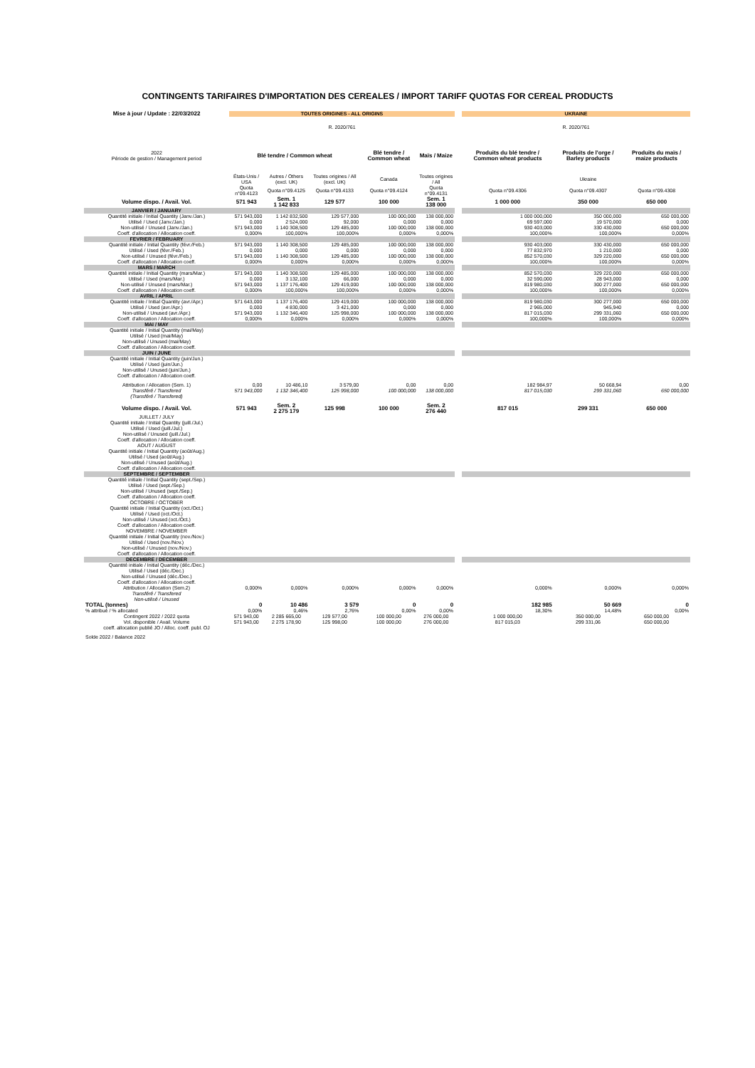CONTINGENTS TARIFAIRES D'IMPORTATION DES CEREALES / IMPORT TARIFF QUOTAS FOR CEREAL PRODUCTS
| Mise à jour / Update : 22/03/2022 | TOUTES ORIGINES - ALL ORIGINS | | | | | | UKRAINE | | |
| | R. 2020/761 | | | | | | R. 2020/761 | | |
| 2022 Période de gestion / Management period | Blé tendre / Common wheat | | | Blé tendre / Common wheat | Maïs / Maize | | Produits du blé tendre / Common wheat products | Produits de l'orge / Barley products | Produits du maïs / maize products |
| | États-Unis / USA | Autres / Others (excl. UK) | Toutes origines / All (excl. UK) | Canada | Toutes origines / All | | | Ukraine | |
| | Quota n°09.4123 | Quota n°09.4125 | Quota n°09.4133 | Quota n°09.4124 | Quota n°09.4131 | | Quota n°09.4306 | Quota n°09.4307 | Quota n°09.4308 |
| Volume dispo. / Avail. Vol. | 571 943 | Sem. 1 1 142 833 | 129 577 | 100 000 | Sem. 1 138 000 | | 1 000 000 | 350 000 | 650 000 |
| JANVIER / JANUARY | | | | | | | | | |
| Quantité initiale / Initial Quantity (Janv./Jan.) | 571 943,000 | 1 142 832,500 | 129 577,000 | 100 000,000 | 138 000,000 | | 1 000 000,000 | 350 000,000 | 650 000,000 |
| Utilisé / Used (Janv./Jan.) | 0,000 | 2 524,000 | 92,000 | 0,000 | 0,000 | | 69 597,000 | 19 570,000 | 0,000 |
| Non-utilisé / Unused (Janv./Jan.) | 571 943,000 | 1 140 308,500 | 129 485,000 | 100 000,000 | 138 000,000 | | 930 403,000 | 330 430,000 | 650 000,000 |
| Coeff. d'allocation / Allocation coeff. | 0,000% | 100,000% | 100,000% | 0,000% | 0,000% | | 100,000% | 100,000% | 0,000% |
| FEVRIER / FEBRUARY | | | | | | | | | |
| Quantité initiale / Initial Quantity (févr./Feb.) | 571 943,000 | 1 140 308,500 | 129 485,000 | 100 000,000 | 138 000,000 | | 930 403,000 | 330 430,000 | 650 000,000 |
| Utilisé / Used (févr./Feb.) | 0,000 | 0,000 | 0,000 | 0,000 | 0,000 | | 77 832,970 | 1 210,000 | 0,000 |
| Non-utilisé / Unused (févr./Feb.) | 571 943,000 | 1 140 308,500 | 129 485,000 | 100 000,000 | 138 000,000 | | 852 570,030 | 329 220,000 | 650 000,000 |
| Coeff. d'allocation / Allocation coeff. | 0,000% | 0,000% | 0,000% | 0,000% | 0,000% | | 100,000% | 100,000% | 0,000% |
| MARS / MARCH | | | | | | | | | |
| Quantité initiale / Initial Quantity (mars/Mar.) | 571 943,000 | 1 140 308,500 | 129 485,000 | 100 000,000 | 138 000,000 | | 852 570,030 | 329 220,000 | 650 000,000 |
| Utilisé / Used (mars/Mar.) | 0,000 | 3 132,100 | 66,000 | 0,000 | 0,000 | | 32 590,000 | 28 943,000 | 0,000 |
| Non-utilisé / Unused (mars/Mar.) | 571 943,000 | 1 137 176,400 | 129 419,000 | 100 000,000 | 138 000,000 | | 819 980,030 | 300 277,000 | 650 000,000 |
| Coeff. d'allocation / Allocation coeff. | 0,000% | 100,000% | 100,000% | 0,000% | 0,000% | | 100,000% | 100,000% | 0,000% |
| AVRIL / APRIL | | | | | | | | | |
| Quantité initiale / Initial Quantity (avr./Apr.) | 571 643,000 | 1 137 176,400 | 129 419,000 | 100 000,000 | 138 000,000 | | 819 980,030 | 300 277,000 | 650 000,000 |
| Utilisé / Used (avr./Apr.) | 0,000 | 4 830,000 | 3 421,000 | 0,000 | 0,000 | | 2 965,000 | 945,940 | 0,000 |
| Non-utilisé / Unused (avr./Apr.) | 571 943,000 | 1 132 346,400 | 125 998,000 | 100 000,000 | 138 000,000 | | 817 015,030 | 299 331,060 | 650 000,000 |
| Coeff. d'allocation / Allocation coeff. | 0,000% | 0,000% | 0,000% | 0,000% | 0,000% | | 100,000% | 100,000% | 0,000% |
| MAI / MAY | | | | | | | | | |
| Quantité initiale / Initial Quantity (mai/May) | | | | | | | | | |
| Utilisé / Used (mai/May) | | | | | | | | | |
| Non-utilisé / Unused (mai/May) | | | | | | | | | |
| Coeff. d'allocation / Allocation coeff. | | | | | | | | | |
| JUIN / JUNE | | | | | | | | | |
| Quantité initiale / Initial Quantity (juin/Jun.) | | | | | | | | | |
| Utilisé / Used (juin/Jun.) | | | | | | | | | |
| Non-utilisé / Unused (juin/Jun.) | | | | | | | | | |
| Coeff. d'allocation / Allocation coeff. | | | | | | | | | |
| Attribution / Allocation (Sem. 1) | 0,00 | 10 486,10 | 3 579,00 | 0,00 | 0,00 | | 182 984,97 | 50 668,94 | 0,00 |
| Transféré / Transfered | 571 943,000 | 1 132 346,400 | 125 998,000 | 100 000,000 | 138 000,000 | | 817 015,030 | 299 331,060 | 650 000,000 |
| (Transféré / Transfered) | | | | | | | | | |
| Volume dispo. / Avail. Vol. | 571 943 | Sem. 2 2 275 179 | 125 998 | 100 000 | Sem. 2 276 440 | | 817 015 | 299 331 | 650 000 |
| JUILLET / JULY | | | | | | | | | |
| Quantité initiale / Initial Quantity (juill./Jul.) | | | | | | | | | |
| Utilisé / Used (juill./Jul.) | | | | | | | | | |
| Non-utilisé / Unused (juill./Jul.) | | | | | | | | | |
| Coeff. d'allocation / Allocation coeff. | | | | | | | | | |
| AOUT / AUGUST | | | | | | | | | |
| Quantité initiale / Initial Quantity (août/Aug.) | | | | | | | | | |
| Utilisé / Used (août/Aug.) | | | | | | | | | |
| Non-utilisé / Unused (août/Aug.) | | | | | | | | | |
| Coeff. d'allocation / Allocation coeff. | | | | | | | | | |
| SEPTEMBRE / SEPTEMBER | | | | | | | | | |
| Quantité initiale / Initial Quantity (sept./Sep.) | | | | | | | | | |
| Utilisé / Used (sept./Sep.) | | | | | | | | | |
| Non-utilisé / Unused (sept./Sep.) | | | | | | | | | |
| Coeff. d'allocation / Allocation coeff. | | | | | | | | | |
| OCTOBRE / OCTOBER | | | | | | | | | |
| Quantité initiale / Initial Quantity (oct./Oct.) | | | | | | | | | |
| Utilisé / Used (oct./Oct.) | | | | | | | | | |
| Non-utilisé / Unused (oct./Oct.) | | | | | | | | | |
| Coeff. d'allocation / Allocation coeff. | | | | | | | | | |
| NOVEMBRE / NOVEMBER | | | | | | | | | |
| Quantité initiale / Initial Quantity (nov./Nov.) | | | | | | | | | |
| Utilisé / Used (nov./Nov.) | | | | | | | | | |
| Non-utilisé / Unused (nov./Nov.) | | | | | | | | | |
| Coeff. d'allocation / Allocation coeff. | | | | | | | | | |
| DECEMBRE / DECEMBER | | | | | | | | | |
| Quantité initiale / Initial Quantity (déc./Dec.) | | | | | | | | | |
| Utilisé / Used (déc./Dec.) | | | | | | | | | |
| Non-utilisé / Unused (déc./Dec.) | | | | | | | | | |
| Coeff. d'allocation / Allocation coeff. | | | | | | | | | |
| Attribution / Allocation (Sem.2) | 0,000% | 0,000% | 0,000% | 0,000% | 0,000% | | 0,000% | 0,000% | 0,000% |
| Transféré / Transfered | | | | | | | | | |
| Non-utilisé / Unused | | | | | | | | | |
| TOTAL (tonnes) | 0 | 10 486 | 3 579 | 0 | 0 | | 182 985 | 50 669 | 0 |
| % attribué / % allocated | 0,00% | 0,46% | 2,76% | 0,00% | 0,00% | | 18,30% | 14,48% | 0,00% |
| Contingent 2022 / 2022 quota | 571 943,00 | 2 285 665,00 | 129 577,00 | 100 000,00 | 276 000,00 | | 1 000 000,00 | 350 000,00 | 650 000,00 |
| Vol. disponible / Avail. Volume | 571 943,00 | 2 275 178,90 | 125 998,00 | 100 000,00 | 276 000,00 | | 817 015,03 | 299 331,06 | 650 000,00 |
| coeff. allocation publié JO / Alloc. coeff. publ. OJ | | | | | | | | | |
| Solde 2022 / Balance 2022 | | | | | | | | | |